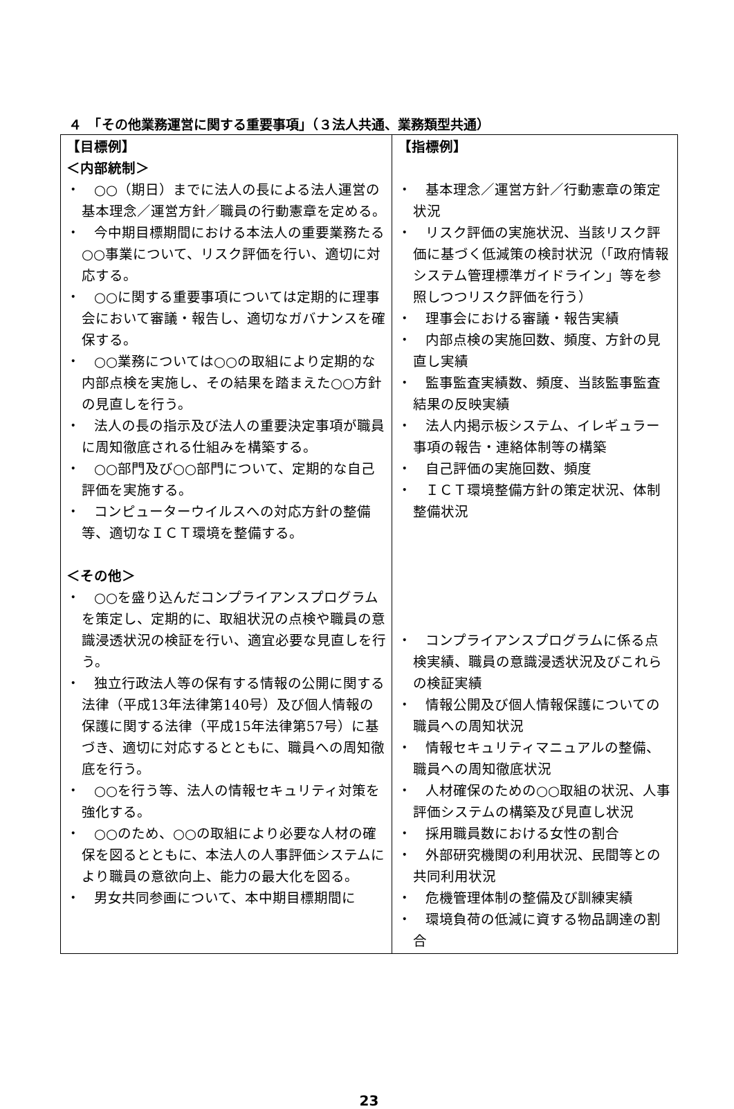４　「その他業務運営に関する重要事項」（３法人共通、業務類型共通）
| 【目標例】 ＜内部統制＞ ・ ○○（期日）までに法人の長による法人運営の基本理念／運営方針／職員の行動憲章を定める。 ・ 今中期目標期間における本法人の重要業務たる○○事業について、リスク評価を行い、適切に対応する。 ・ ○○に関する重要事項については定期的に理事会において審議・報告し、適切なガバナンスを確保する。 ・ ○○業務については○○の取組により定期的な内部点検を実施し、その結果を踏まえた○○方針の見直しを行う。 ・ 法人の長の指示及び法人の重要決定事項が職員に周知徹底される仕組みを構築する。 ・ ○○部門及び○○部門について、定期的な自己評価を実施する。 ・ コンピューターウイルスへの対応方針の整備等、適切なＩＣＴ環境を整備する。 ＜その他＞ ・ ○○を盛り込んだコンプライアンスプログラムを策定し、定期的に、取組状況の点検や職員の意識浸透状況の検証を行い、適宜必要な見直しを行う。 ・ 独立行政法人等の保有する情報の公開に関する法律（平成13年法律第140号）及び個人情報の保護に関する法律（平成15年法律第57号）に基づき、適切に対応するとともに、職員への周知徹底を行う。 ・ ○○を行う等、法人の情報セキュリティ対策を強化する。 ・ ○○のため、○○の取組により必要な人材の確保を図るとともに、本法人の人事評価システムにより職員の意欲向上、能力の最大化を図る。 ・ 男女共同参画について、本中期目標期間に | 【指標例】 ・ 基本理念／運営方針／行動憲章の策定状況 ・ リスク評価の実施状況、当該リスク評価に基づく低減策の検討状況（「政府情報システム管理標準ガイドライン」等を参照しつつリスク評価を行う） ・ 理事会における審議・報告実績 ・ 内部点検の実施回数、頻度、方針の見直し実績 ・ 監事監査実績数、頻度、当該監事監査結果の反映実績 ・ 法人内掲示板システム、イレギュラー事項の報告・連絡体制等の構築 ・ 自己評価の実施回数、頻度 ・ ＩＣＴ環境整備方針の策定状況、体制整備状況 ・ コンプライアンスプログラムに係る点検実績、職員の意識浸透状況及びこれらの検証実績 ・ 情報公開及び個人情報保護についての職員への周知状況 ・ 情報セキュリティマニュアルの整備、職員への周知徹底状況 ・ 人材確保のための○○取組の状況、人事評価システムの構築及び見直し状況 ・ 採用職員数における女性の割合 ・ 外部研究機関の利用状況、民間等との共同利用状況 ・ 危機管理体制の整備及び訓練実績 ・ 環境負荷の低減に資する物品調達の割合 |
23